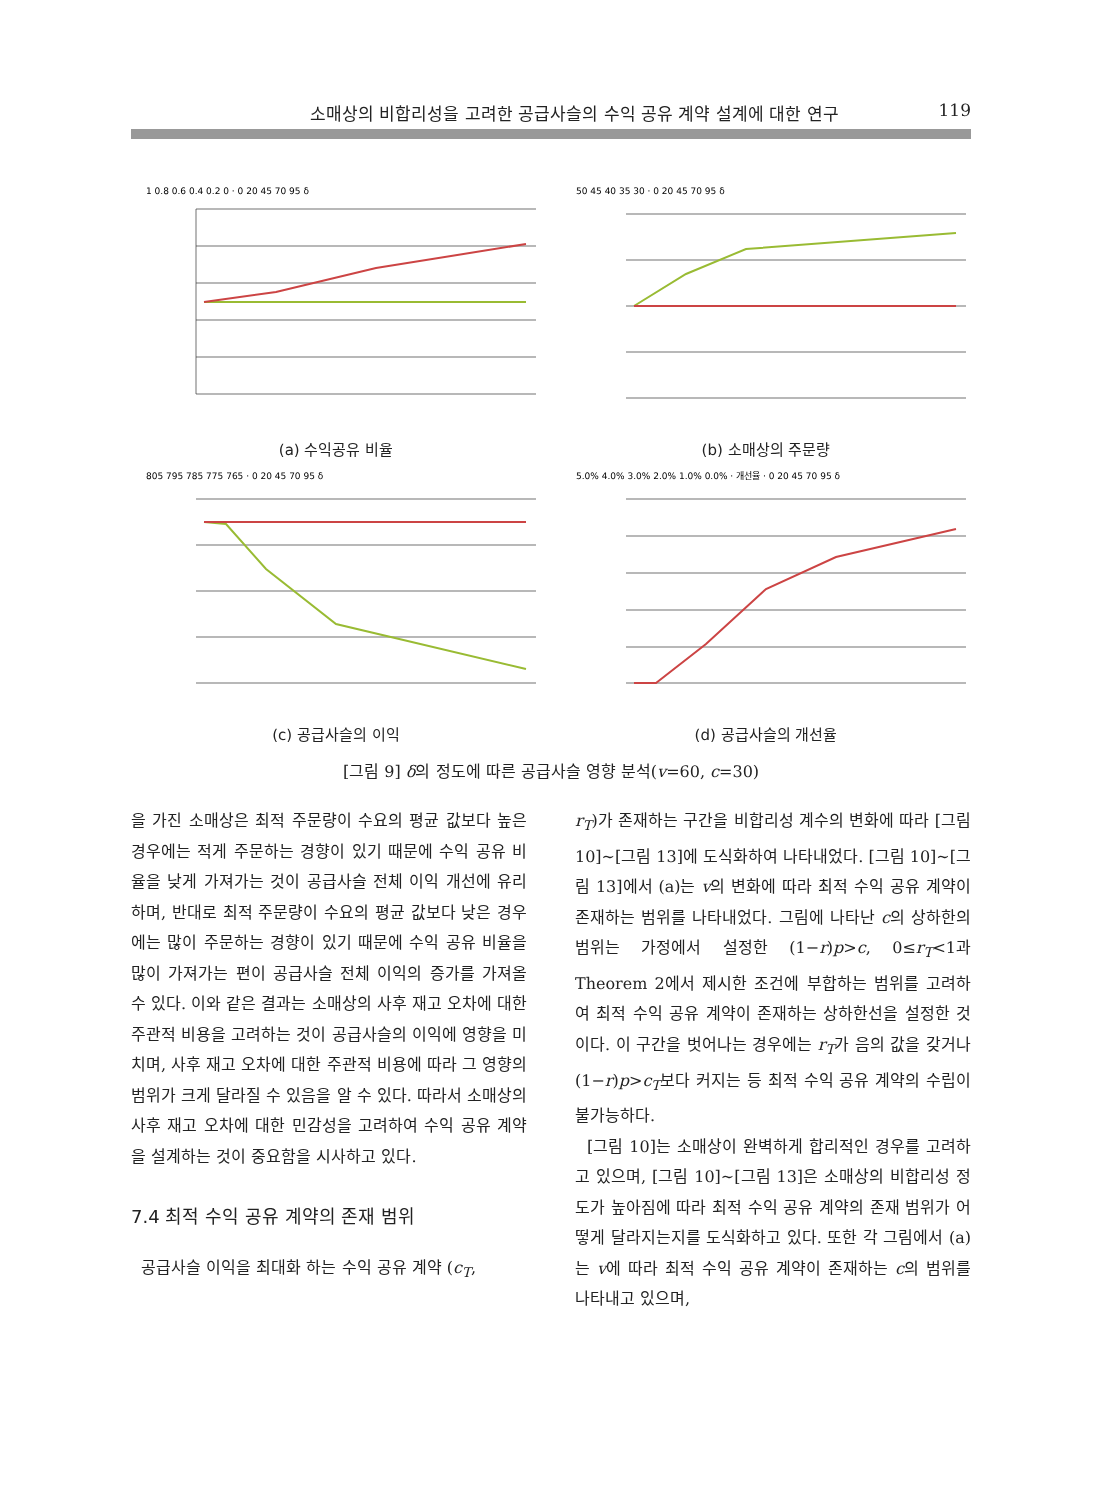소매상의 비합리성을 고려한 공급사슬의 수익 공유 계약 설계에 대한 연구 119
1 0.8 0.6 0.4 0.2 0 · 0 20 45 70 95 δ
(a) 수익공유 비율
50 45 40 35 30 · 0 20 45 70 95 δ
(b) 소매상의 주문량
805 795 785 775 765 · 0 20 45 70 95 δ
(c) 공급사슬의 이익
5.0% 4.0% 3.0% 2.0% 1.0% 0.0% · 개선율 · 0 20 45 70 95 δ
(d) 공급사슬의 개선율
[그림 9] δ의 정도에 따른 공급사슬 영향 분석(v=60, c=30)
을 가진 소매상은 최적 주문량이 수요의 평균 값보다 높은 경우에는 적게 주문하는 경향이 있기 때문에 수익 공유 비율을 낮게 가져가는 것이 공급사슬 전체 이익 개선에 유리하며, 반대로 최적 주문량이 수요의 평균 값보다 낮은 경우에는 많이 주문하는 경향이 있기 때문에 수익 공유 비율을 많이 가져가는 편이 공급사슬 전체 이익의 증가를 가져올 수 있다. 이와 같은 결과는 소매상의 사후 재고 오차에 대한 주관적 비용을 고려하는 것이 공급사슬의 이익에 영향을 미치며, 사후 재고 오차에 대한 주관적 비용에 따라 그 영향의 범위가 크게 달라질 수 있음을 알 수 있다. 따라서 소매상의 사후 재고 오차에 대한 민감성을 고려하여 수익 공유 계약을 설계하는 것이 중요함을 시사하고 있다.
7.4 최적 수익 공유 계약의 존재 범위
공급사슬 이익을 최대화 하는 수익 공유 계약 (c<sub>T</sub>,
r<sub>T</sub>)가 존재하는 구간을 비합리성 계수의 변화에 따라 [그림 10]~[그림 13]에 도식화하여 나타내었다. [그림 10]~[그림 13]에서 (a)는 v의 변화에 따라 최적 수익 공유 계약이 존재하는 범위를 나타내었다. 그림에 나타난 c의 상하한의 범위는 가정에서 설정한 (1−r)p>c, 0≤r<sub>T</sub><1과 Theorem 2에서 제시한 조건에 부합하는 범위를 고려하여 최적 수익 공유 계약이 존재하는 상하한선을 설정한 것이다. 이 구간을 벗어나는 경우에는 r<sub>T</sub>가 음의 값을 갖거나 (1−r)p>c<sub>T</sub>보다 커지는 등 최적 수익 공유 계약의 수립이 불가능하다.
[그림 10]는 소매상이 완벽하게 합리적인 경우를 고려하고 있으며, [그림 10]~[그림 13]은 소매상의 비합리성 정도가 높아짐에 따라 최적 수익 공유 계약의 존재 범위가 어떻게 달라지는지를 도식화하고 있다. 또한 각 그림에서 (a)는 v에 따라 최적 수익 공유 계약이 존재하는 c의 범위를 나타내고 있으며,